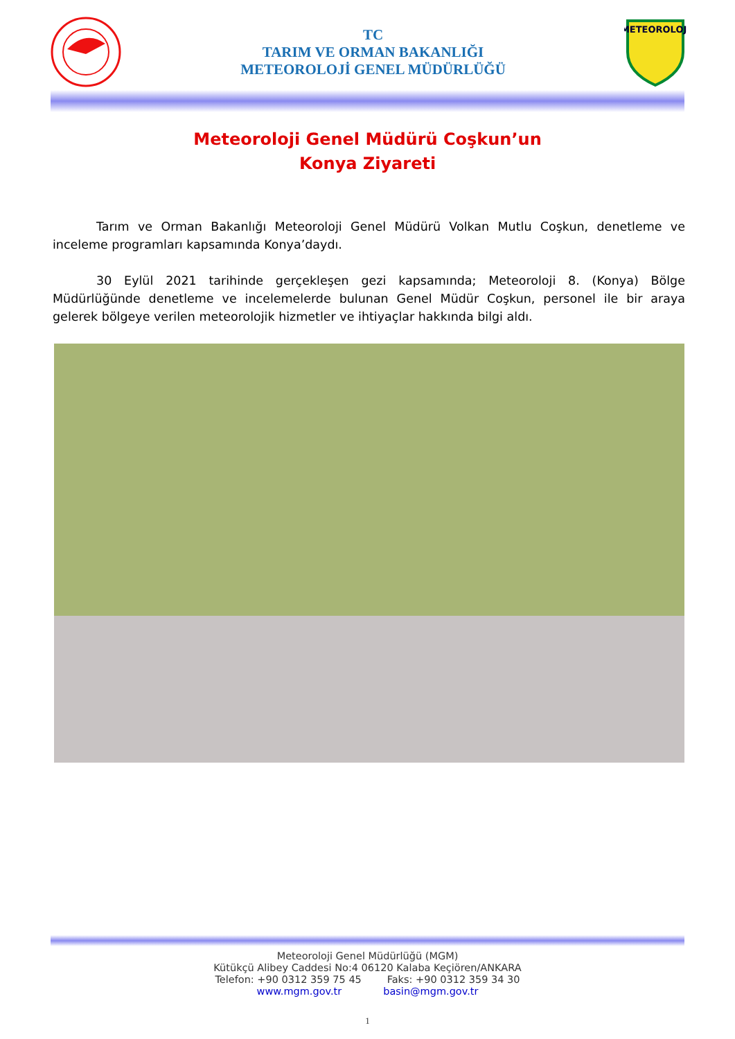TC
TARIM VE ORMAN BAKANLIĞI
METEOROLOJİ GENEL MÜDÜRLÜĞÜ
METEOROLOJİ
Meteoroloji Genel Müdürü Coşkun’un
Konya Ziyareti
Tarım ve Orman Bakanlığı Meteoroloji Genel Müdürü Volkan Mutlu Coşkun, denetleme ve inceleme programları kapsamında Konya’daydı.
30 Eylül 2021 tarihinde gerçekleşen gezi kapsamında; Meteoroloji 8. (Konya) Bölge Müdürlüğünde denetleme ve incelemelerde bulunan Genel Müdür Coşkun, personel ile bir araya gelerek bölgeye verilen meteorolojik hizmetler ve ihtiyaçlar hakkında bilgi aldı.
Meteoroloji Genel Müdürlüğü (MGM)
Kütükçü Alibey Caddesi No:4 06120 Kalaba Keçiören/ANKARA
Telefon: +90 0312 359 75 45 Faks: +90 0312 359 34 30
www.mgm.gov.tr basin@mgm.gov.tr
1